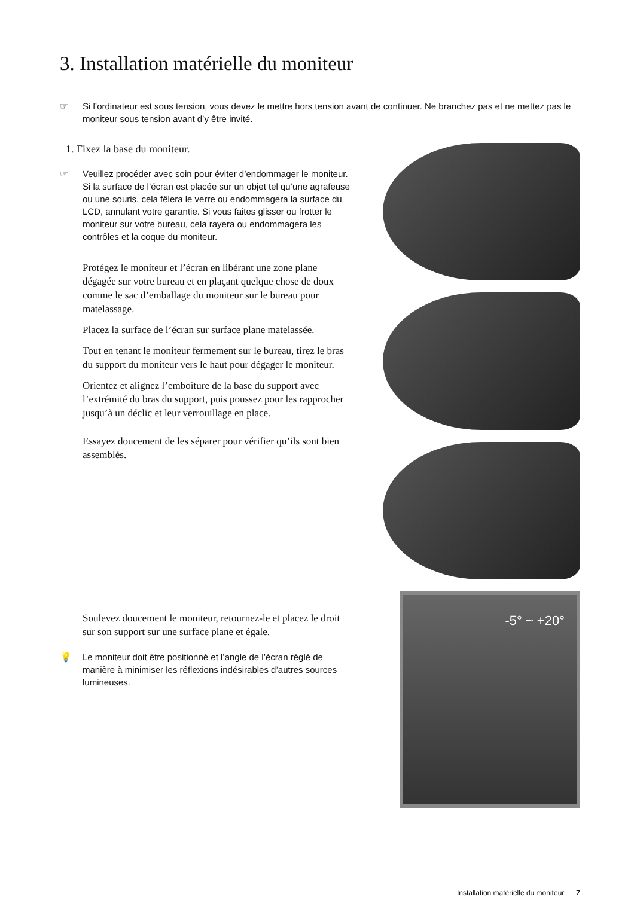3. Installation matérielle du moniteur
☞ Si l’ordinateur est sous tension, vous devez le mettre hors tension avant de continuer. Ne branchez pas et ne mettez pas le moniteur sous tension avant d’y être invité.
1. Fixez la base du moniteur.
☞ Veuillez procéder avec soin pour éviter d’endommager le moniteur. Si la surface de l’écran est placée sur un objet tel qu’une agrafeuse ou une souris, cela fêlera le verre ou endommagera la surface du LCD, annulant votre garantie. Si vous faites glisser ou frotter le moniteur sur votre bureau, cela rayera ou endommagera les contrôles et la coque du moniteur.
Protégez le moniteur et l’écran en libérant une zone plane dégagée sur votre bureau et en plaçant quelque chose de doux comme le sac d’emballage du moniteur sur le bureau pour matelassage.
Placez la surface de l’écran sur surface plane matelassée.
Tout en tenant le moniteur fermement sur le bureau, tirez le bras du support du moniteur vers le haut pour dégager le moniteur.
Orientez et alignez l’emboîture de la base du support avec l’extrémité du bras du support, puis poussez pour les rapprocher jusqu’à un déclic et leur verrouillage en place.
Essayez doucement de les séparer pour vérifier qu’ils sont bien assemblés.
Soulevez doucement le moniteur, retournez-le et placez le droit sur son support sur une surface plane et égale.
💡 Le moniteur doit être positionné et l’angle de l’écran réglé de manière à minimiser les réflexions indésirables d’autres sources lumineuses.
-5° ~ +20°
Installation matérielle du moniteur 7